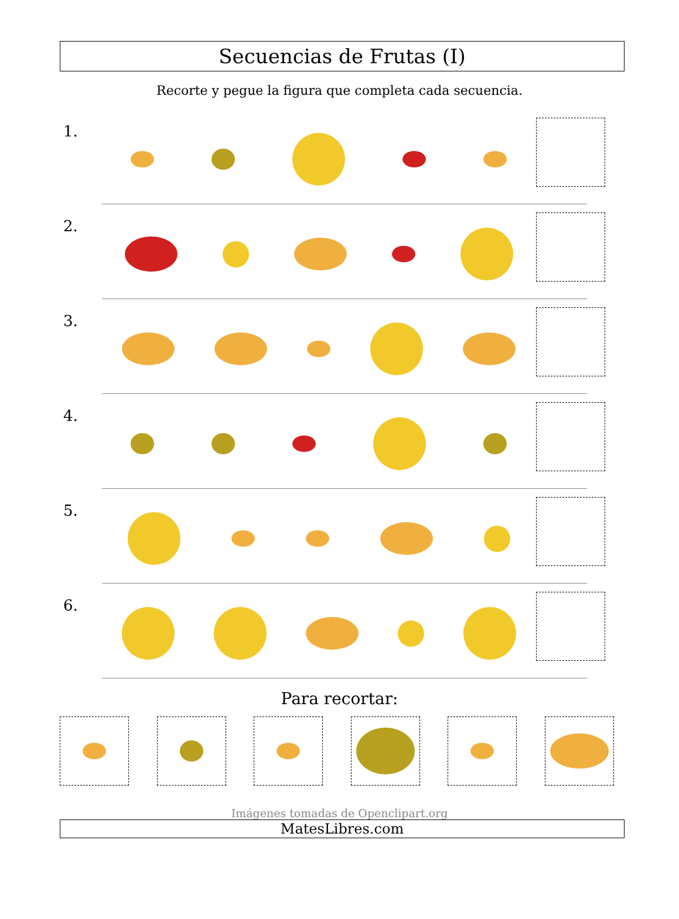Secuencias de Frutas (I)
Recorte y pegue la figura que completa cada secuencia.
1.
2.
3.
4.
5.
6.
Para recortar:
Imágenes tomadas de Openclipart.org
MatesLibres.com